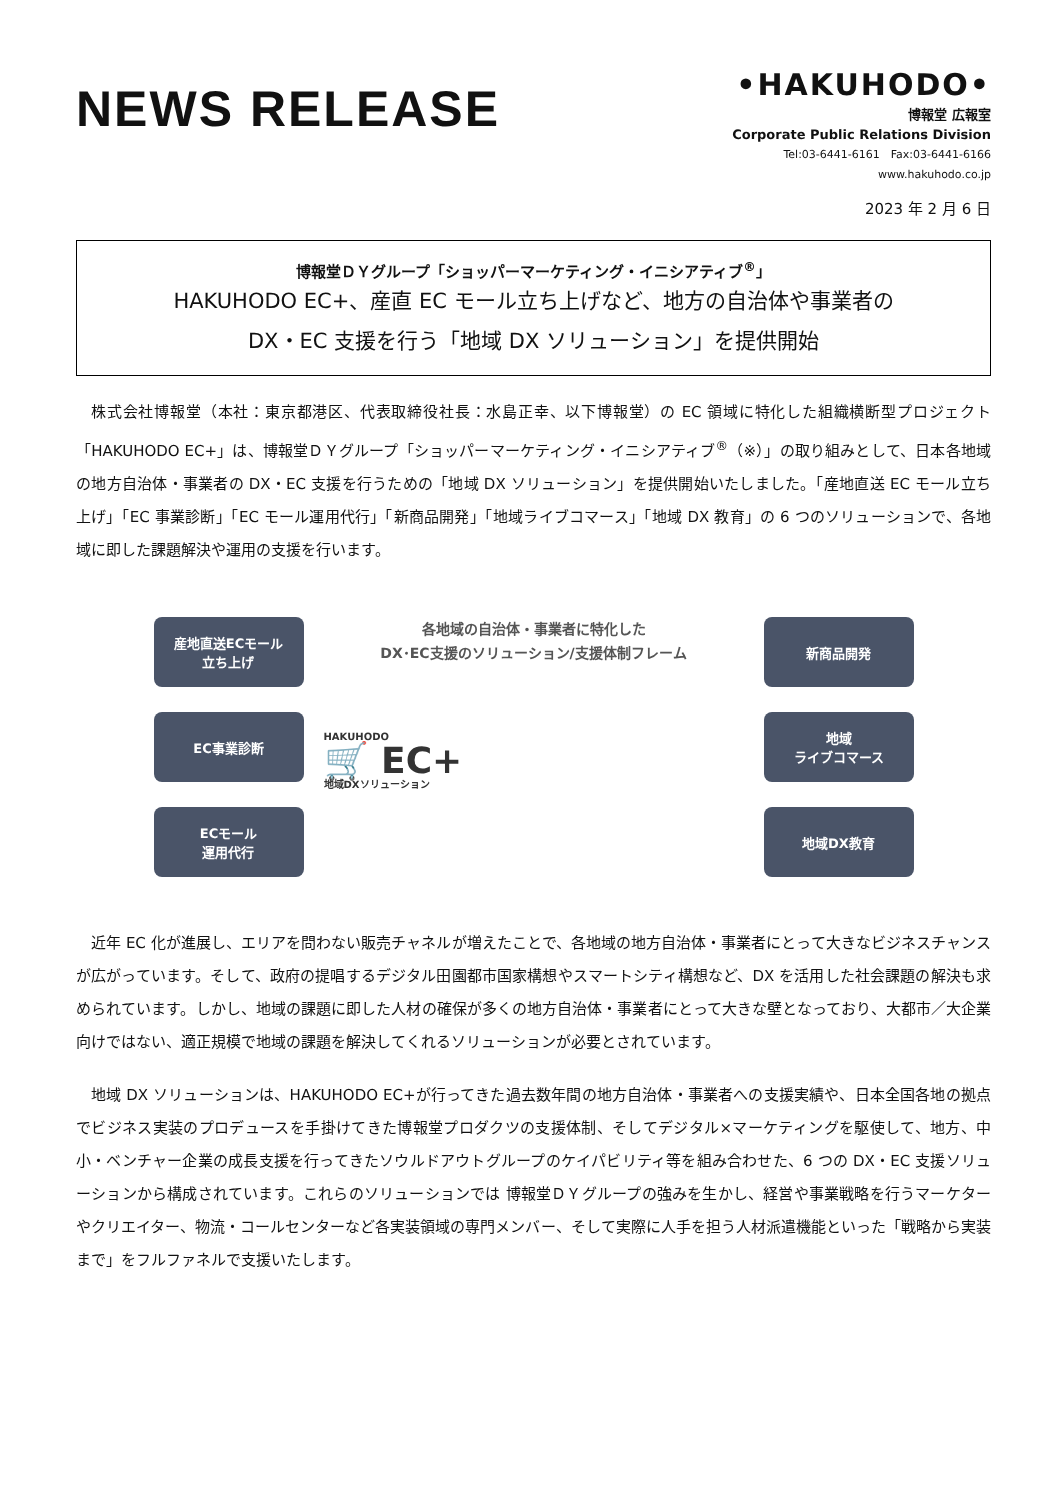NEWS RELEASE
•HAKUHODO•
博報堂 広報室
Corporate Public Relations Division
Tel:03-6441-6161　Fax:03-6441-6166
www.hakuhodo.co.jp
2023 年 2 月 6 日
博報堂ＤＹグループ「ショッパーマーケティング・イニシアティブ<sup>®</sup>」
HAKUHODO EC+、産直 EC モール立ち上げなど、地方の自治体や事業者の
DX・EC 支援を行う「地域 DX ソリューション」を提供開始
株式会社博報堂（本社：東京都港区、代表取締役社長：水島正幸、以下博報堂）の EC 領域に特化した組織横断型プロジェクト「HAKUHODO EC+」は、博報堂ＤＹグループ「ショッパーマーケティング・イニシアティブ<sup>®</sup>（※）」の取り組みとして、日本各地域の地方自治体・事業者の DX・EC 支援を行うための「地域 DX ソリューション」を提供開始いたしました。「産地直送 EC モール立ち上げ」「EC 事業診断」「EC モール運用代行」「新商品開発」「地域ライブコマース」「地域 DX 教育」の 6 つのソリューションで、各地域に即した課題解決や運用の支援を行います。
産地直送ECモール
立ち上げ
EC事業診断
ECモール
運用代行
各地域の自治体・事業者に特化した
DX･EC支援のソリューション/支援体制フレーム
HAKUHODO
🛒 EC+
地域DXソリューション
新商品開発
地域
ライブコマース
地域DX教育
近年 EC 化が進展し、エリアを問わない販売チャネルが増えたことで、各地域の地方自治体・事業者にとって大きなビジネスチャンスが広がっています。そして、政府の提唱するデジタル田園都市国家構想やスマートシティ構想など、DX を活用した社会課題の解決も求められています。しかし、地域の課題に即した人材の確保が多くの地方自治体・事業者にとって大きな壁となっており、大都市／大企業向けではない、適正規模で地域の課題を解決してくれるソリューションが必要とされています。
地域 DX ソリューションは、HAKUHODO EC+が行ってきた過去数年間の地方自治体・事業者への支援実績や、日本全国各地の拠点でビジネス実装のプロデュースを手掛けてきた博報堂プロダクツの支援体制、そしてデジタル×マーケティングを駆使して、地方、中小・ベンチャー企業の成長支援を行ってきたソウルドアウトグループのケイパビリティ等を組み合わせた、6 つの DX・EC 支援ソリューションから構成されています。これらのソリューションでは 博報堂ＤＹグループの強みを生かし、経営や事業戦略を行うマーケターやクリエイター、物流・コールセンターなど各実装領域の専門メンバー、そして実際に人手を担う人材派遣機能といった「戦略から実装まで」をフルファネルで支援いたします。